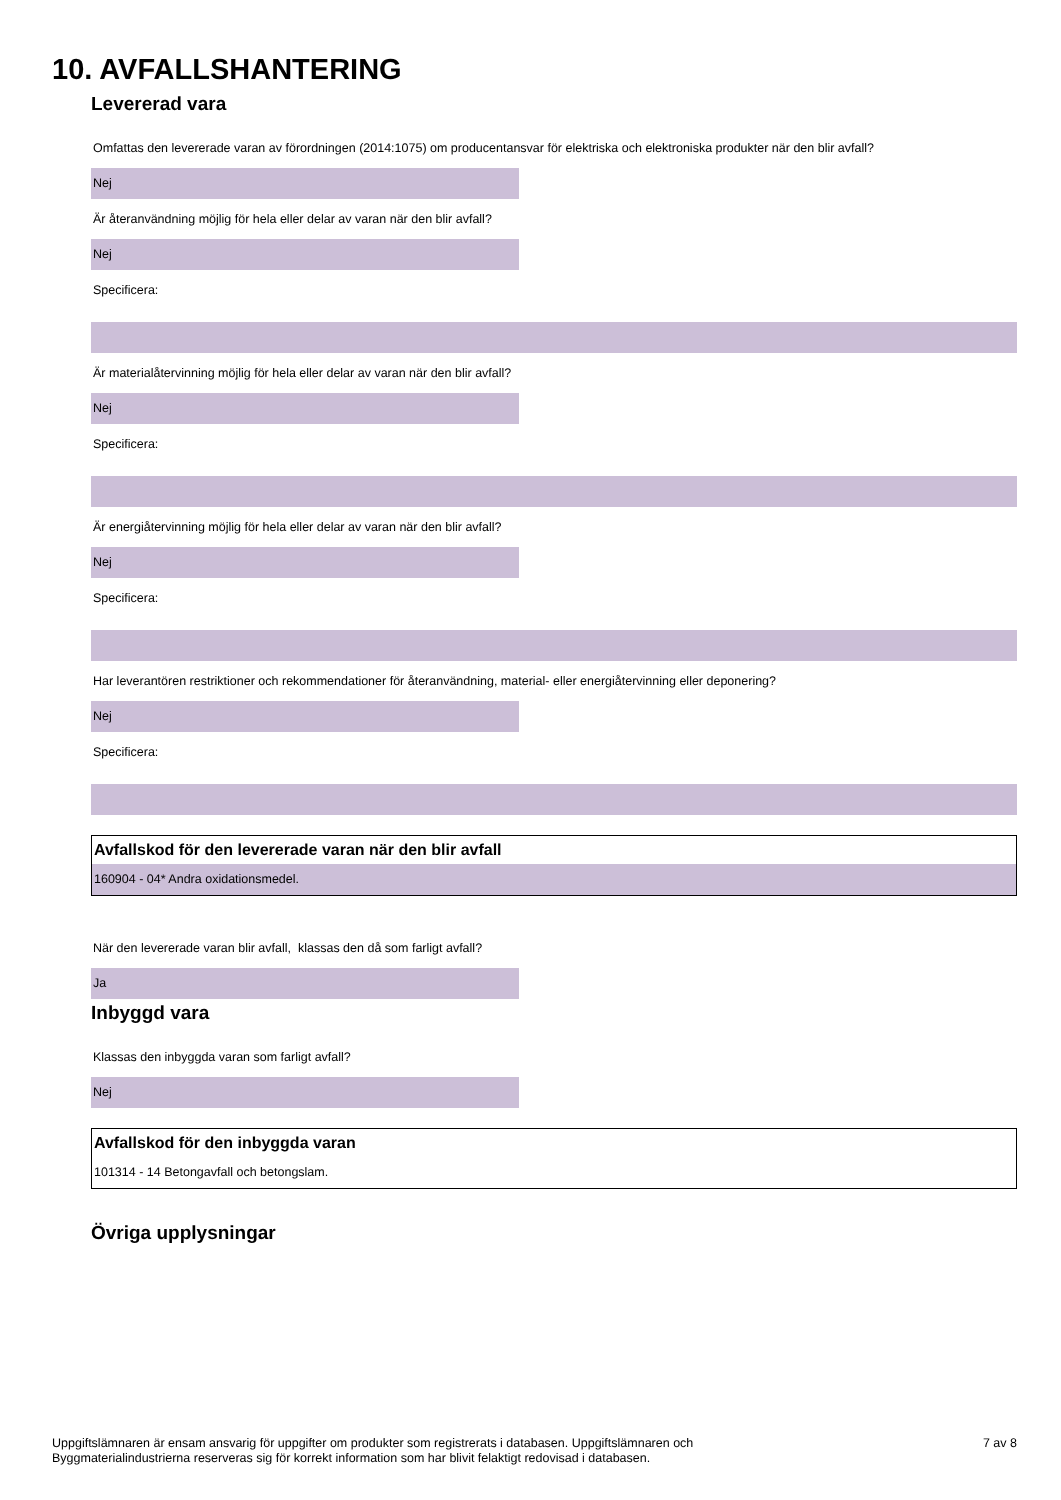10. AVFALLSHANTERING
Levererad vara
Omfattas den levererade varan av förordningen (2014:1075) om producentansvar för elektriska och elektroniska produkter när den blir avfall?
Nej
Är återanvändning möjlig för hela eller delar av varan när den blir avfall?
Nej
Specificera:
Är materialåtervinning möjlig för hela eller delar av varan när den blir avfall?
Nej
Specificera:
Är energiåtervinning möjlig för hela eller delar av varan när den blir avfall?
Nej
Specificera:
Har leverantören restriktioner och rekommendationer för återanvändning, material- eller energiåtervinning eller deponering?
Nej
Specificera:
Avfallskod för den levererade varan när den blir avfall
160904 - 04* Andra oxidationsmedel.
När den levererade varan blir avfall, klassas den då som farligt avfall?
Ja
Inbyggd vara
Klassas den inbyggda varan som farligt avfall?
Nej
Avfallskod för den inbyggda varan
101314 - 14 Betongavfall och betongslam.
Övriga upplysningar
Uppgiftslämnaren är ensam ansvarig för uppgifter om produkter som registrerats i databasen. Uppgiftslämnaren och
Byggmaterialindustrierna reserveras sig för korrekt information som har blivit felaktigt redovisad i databasen.
7 av 8